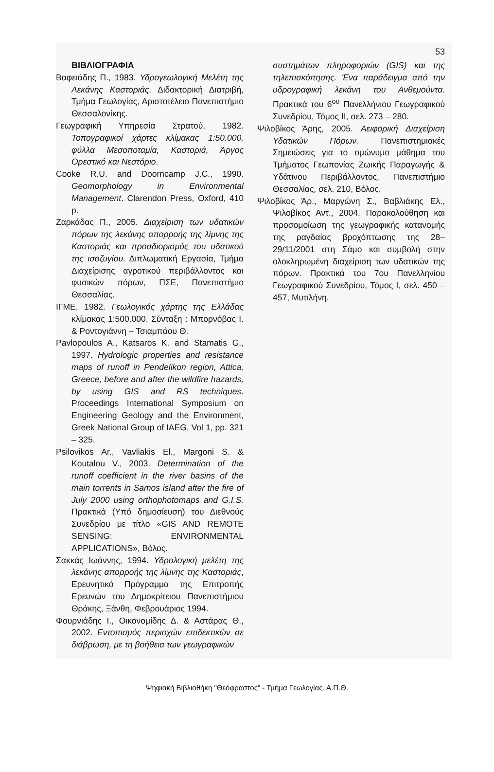53
ΒΙΒΛΙΟΓΡΑΦΙΑ
Βαφειάδης Π., 1983. Υδρογεωλογική Μελέτη της Λεκάνης Καστοριάς. Διδακτορική Διατριβή, Τμήμα Γεωλογίας, Αριστοτέλειο Πανεπιστήμιο Θεσσαλονίκης.
Γεωγραφική Υπηρεσία Στρατού, 1982. Τοπογραφικοί χάρτες κλίμακας 1:50.000, φύλλα Μεσοποταμία, Καστοριά, Άργος Ορεστικό και Νεστόριο.
Cooke R.U. and Doorncamp J.C., 1990. Geomorphology in Environmental Management. Clarendon Press, Oxford, 410 p.
Ζαρκάδας Π., 2005. Διαχείριση των υδατικών πόρων της λεκάνης απορροής της λίμνης της Καστοριάς και προσδιορισμός του υδατικού της ισοζυγίου. Διπλωματική Εργασία, Τμήμα Διαχείρισης αγροτικού περιβάλλοντος και φυσικών πόρων, ΠΣΕ, Πανεπιστήμιο Θεσσαλίας.
ΙΓΜΕ, 1982. Γεωλογικός χάρτης της Ελλάδας κλίμακας 1:500.000. Σύνταξη : Μπορνόβας Ι. & Ροντογιάννη – Τσιαμπάου Θ.
Pavlopoulos A., Katsaros K. and Stamatis G., 1997. Hydrologic properties and resistance maps of runoff in Pendelikon region, Attica, Greece, before and after the wildfire hazards, by using GIS and RS techniques. Proceedings International Symposium on Engineering Geology and the Environment, Greek National Group of IAEG, Vol 1, pp. 321 – 325.
Psilovikos Ar., Vavliakis El., Margoni S. & Koutalou V., 2003. Determination of the runoff coefficient in the river basins of the main torrents in Samos island after the fire of July 2000 using orthophotomaps and G.I.S. Πρακτικά (Υπό δημοσίευση) του Διεθνούς Συνεδρίου με τίτλο «GIS AND REMOTE SENSING: ENVIRONMENTAL APPLICATIONS», Βόλος.
Σακκάς Ιωάννης, 1994. Υδρολογική μελέτη της λεκάνης απορροής της λίμνης της Καστοριάς, Ερευνητικό Πρόγραμμα της Επιτροπής Ερευνών του Δημοκρίτειου Πανεπιστήμιου Θράκης, Ξάνθη, Φεβρουάριος 1994.
Φουρνιάδης Ι., Οικονομίδης Δ. & Αστάρας Θ., 2002. Εντοπισμός περιοχών επιδεκτικών σε διάβρωση, με τη βοήθεια των γεωγραφικών
συστημάτων πληροφοριών (GIS) και της τηλεπισκόπησης. Ένα παράδειγμα από την υδρογραφική λεκάνη του Ανθεμούντα. Πρακτικά του 6<sup>ου</sup> Πανελλήνιου Γεωγραφικού Συνεδρίου, Τόμος ΙΙ, σελ. 273 – 280.
Ψιλοβίκος Άρης, 2005. Αειφορική Διαχείριση Υδατικών Πόρων. Πανεπιστημιακές Σημειώσεις για το ομώνυμο μάθημα του Τμήματος Γεωπονίας Ζωικής Παραγωγής & Υδάτινου Περιβάλλοντος, Πανεπιστήμιο Θεσσαλίας, σελ. 210, Βόλος.
Ψιλοβίκος Άρ., Μαργώνη Σ., Βαβλιάκης Ελ., Ψιλοβίκος Αντ., 2004. Παρακολούθηση και προσομοίωση της γεωγραφικής κατανομής της ραγδαίας βροχόπτωσης της 28–29/11/2001 στη Σάμο και συμβολή στην ολοκληρωμένη διαχείριση των υδατικών της πόρων. Πρακτικά του 7ου Πανελληνίου Γεωγραφικού Συνεδρίου, Τόμος Ι, σελ. 450 – 457, Μυτιλήνη.
Ψηφιακή Βιβλιοθήκη "Θεόφραστος" - Τμήμα Γεωλογίας. Α.Π.Θ.